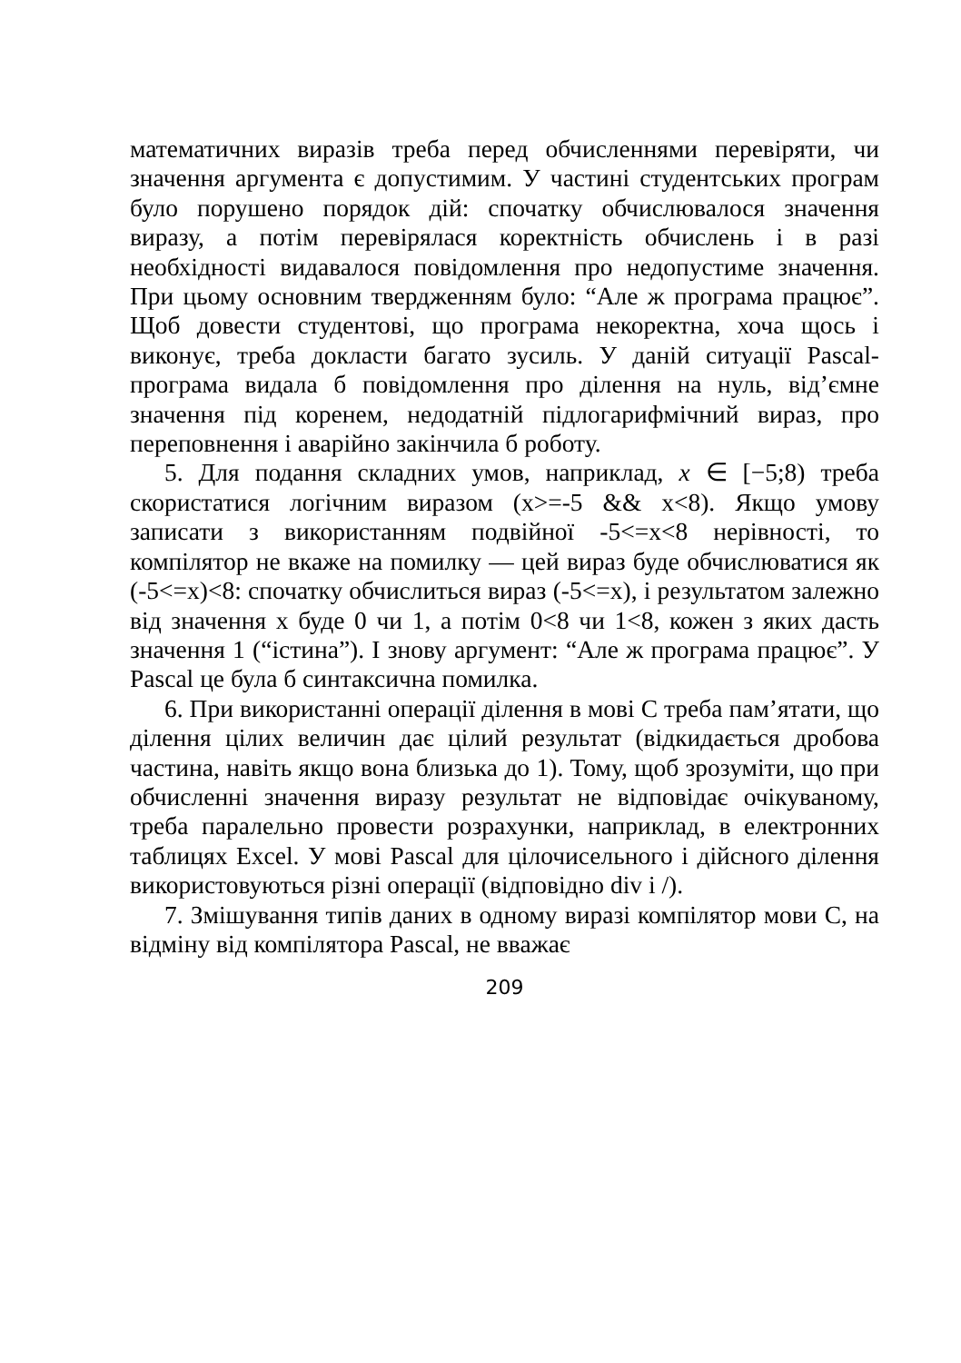математичних виразів треба перед обчисленнями перевіряти, чи значення аргумента є допустимим. У частині студентських програм було порушено порядок дій: спочатку обчислювалося значення виразу, а потім перевірялася коректність обчислень і в разі необхідності видавалося повідомлення про недопустиме значення. При цьому основним твердженням було: “Але ж програма працює”. Щоб довести студентові, що програма некоректна, хоча щось і виконує, треба докласти багато зусиль. У даній ситуації Pascal-програма видала б повідомлення про ділення на нуль, від’ємне значення під коренем, недодатній підлогарифмічний вираз, про переповнення і аварійно закінчила б роботу.
5. Для подання складних умов, наприклад, x ∈ [−5;8) треба скористатися логічним виразом (x>=-5 && x<8). Якщо умову записати з використанням подвійної -5<=x<8 нерівності, то компілятор не вкаже на помилку — цей вираз буде обчислюватися як (-5<=x)<8: спочатку обчислиться вираз (-5<=x), і результатом залежно від значення x буде 0 чи 1, а потім 0<8 чи 1<8, кожен з яких дасть значення 1 (“істина”). І знову аргумент: “Але ж програма працює”. У Pascal це була б синтаксична помилка.
6. При використанні операції ділення в мові С треба пам’ятати, що ділення цілих величин дає цілий результат (відкидається дробова частина, навіть якщо вона близька до 1). Тому, щоб зрозуміти, що при обчисленні значення виразу результат не відповідає очікуваному, треба паралельно провести розрахунки, наприклад, в електронних таблицях Excel. У мові Pascal для цілочисельного і дійсного ділення використовуються різні операції (відповідно div і /).
7. Змішування типів даних в одному виразі компілятор мови С, на відміну від компілятора Pascal, не вважає
209